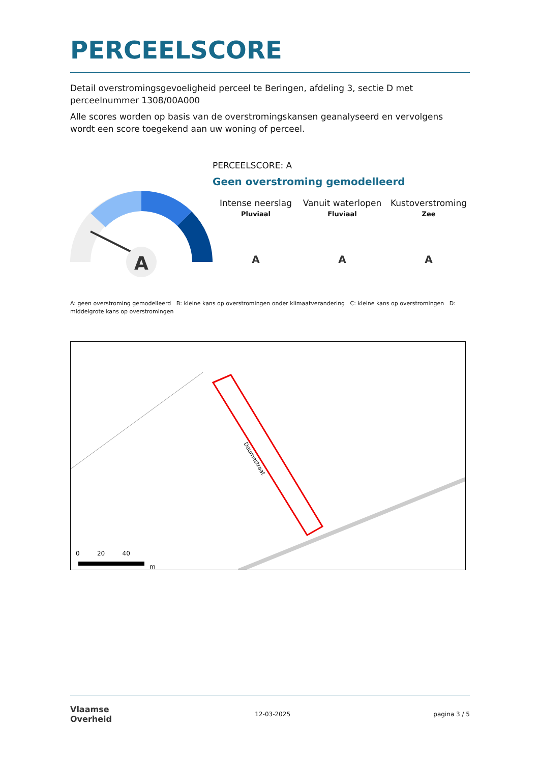PERCEELSCORE
Detail overstromingsgevoeligheid perceel te Beringen, afdeling 3, sectie D met perceelnummer 1308/00A000
Alle scores worden op basis van de overstromingskansen geanalyseerd en vervolgens wordt een score toegekend aan uw woning of perceel.
A
PERCEELSCORE: A
Geen overstroming gemodelleerd
Intense neerslag
Pluviaal
A
Vanuit waterlopen
Fluviaal
A
Kustoverstroming
Zee
A
A: geen overstroming gemodelleerd B: kleine kans op overstromingen onder klimaatverandering C: kleine kans op overstromingen D: middelgrote kans op overstromingen
Deurnestraat
0 20 40
m
Vlaamse
Overheid
12-03-2025 pagina 3 / 5